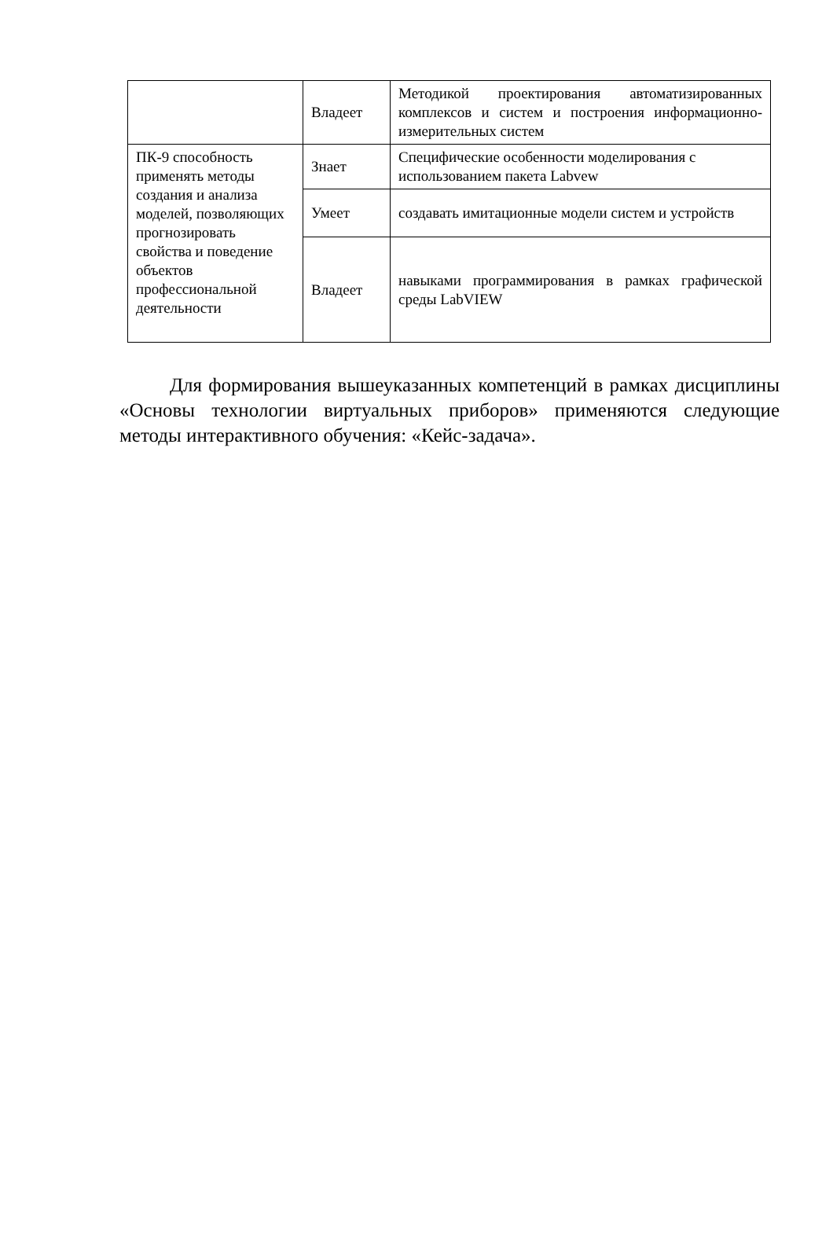| | Владеет | Методикой проектирования автоматизированных комплексов и систем и построения информационно-измерительных систем |
| ПК-9 способность применять методы создания и анализа моделей, позволяющих прогнозировать свойства и поведение объектов профессиональной деятельности | Знает | Специфические особенности моделирования с использованием пакета Labvew |
| | Умеет | создавать имитационные модели систем и устройств |
| | Владеет | навыками программирования в рамках графической среды LabVIEW |
Для формирования вышеуказанных компетенций в рамках дисциплины «Основы технологии виртуальных приборов» применяются следующие методы интерактивного обучения: «Кейс-задача».